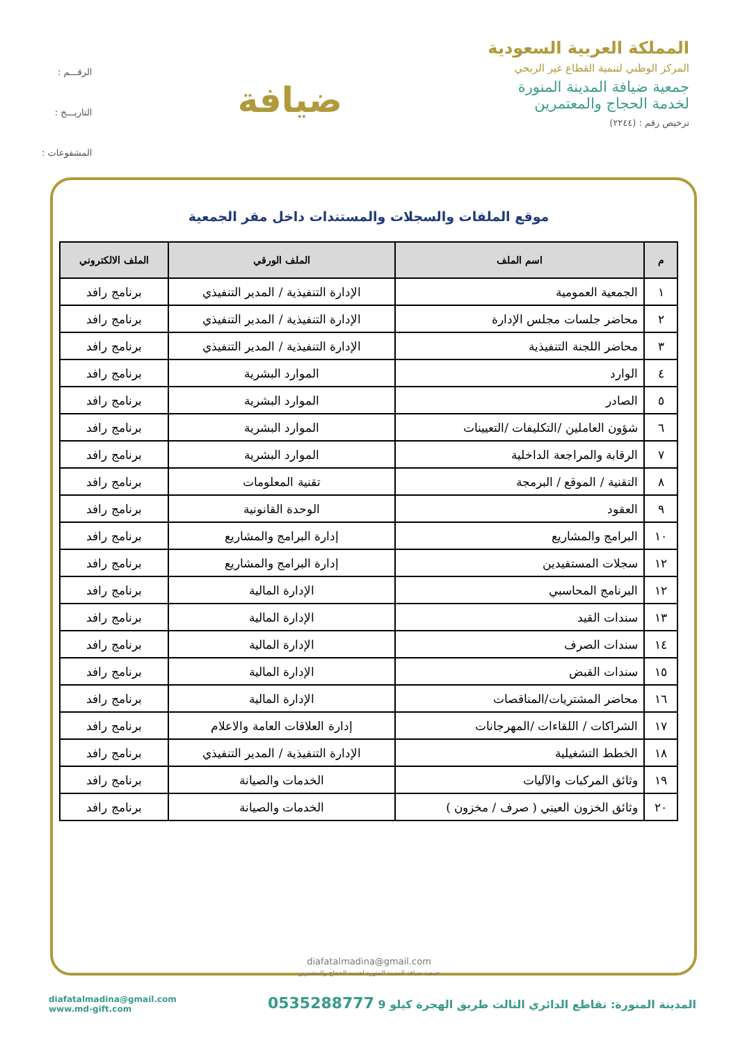المملكة العربية السعودية
المركز الوطني لتنمية القطاع غير الربحي
جمعية ضيافة المدينة المنورة
لخدمة الحجاج والمعتمرين
ترخيص رقم : (٢٢٤٤)
ضيافة
الرقـــم :
التاريـــخ :
المشفوعات :
موقع الملفات والسجلات والمستندات داخل مقر الجمعية
| م | اسم الملف | الملف الورقي | الملف الالكتروني |
| --- | --- | --- | --- |
| ١ | الجمعية العمومية | الإدارة التنفيذية / المدير التنفيذي | برنامج رافد |
| ٢ | محاضر جلسات مجلس الإدارة | الإدارة التنفيذية / المدير التنفيذي | برنامج رافد |
| ٣ | محاضر اللجنة التنفيذية | الإدارة التنفيذية / المدير التنفيذي | برنامج رافد |
| ٤ | الوارد | الموارد البشرية | برنامج رافد |
| ٥ | الصادر | الموارد البشرية | برنامج رافد |
| ٦ | شؤون العاملين /التكليفات /التعيينات | الموارد البشرية | برنامج رافد |
| ٧ | الرقابة والمراجعة الداخلية | الموارد البشرية | برنامج رافد |
| ٨ | التقنية / الموقع / البرمجة | تقنية المعلومات | برنامج رافد |
| ٩ | العقود | الوحدة القانونية | برنامج رافد |
| ١٠ | البرامج والمشاريع | إدارة البرامج والمشاريع | برنامج رافد |
| ١٢ | سجلات المستفيدين | إدارة البرامج والمشاريع | برنامج رافد |
| ١٢ | البرنامج المحاسبي | الإدارة المالية | برنامج رافد |
| ١٣ | سندات القيد | الإدارة المالية | برنامج رافد |
| ١٤ | سندات الصرف | الإدارة المالية | برنامج رافد |
| ١٥ | سندات القبض | الإدارة المالية | برنامج رافد |
| ١٦ | محاضر المشتريات/المناقصات | الإدارة المالية | برنامج رافد |
| ١٧ | الشراكات / اللقاءات /المهرجانات | إدارة العلاقات العامة والاعلام | برنامج رافد |
| ١٨ | الخطط التشغيلية | الإدارة التنفيذية / المدير التنفيذي | برنامج رافد |
| ١٩ | وثائق المركبات والآليات | الخدمات والصيانة | برنامج رافد |
| ٢٠ | وثائق الخزون العيني ( صرف / مخزون ) | الخدمات والصيانة | برنامج رافد |
diafatalmadina@gmail.com
جمعية ضيافة المدينة المنورة لخدمة الحجاج والمعتمرين
المدينة المنورة: تقاطع الدائري الثالث طريق الهجرة كيلو 9 0535288777
diafatalmadina@gmail.com
www.md-gift.com